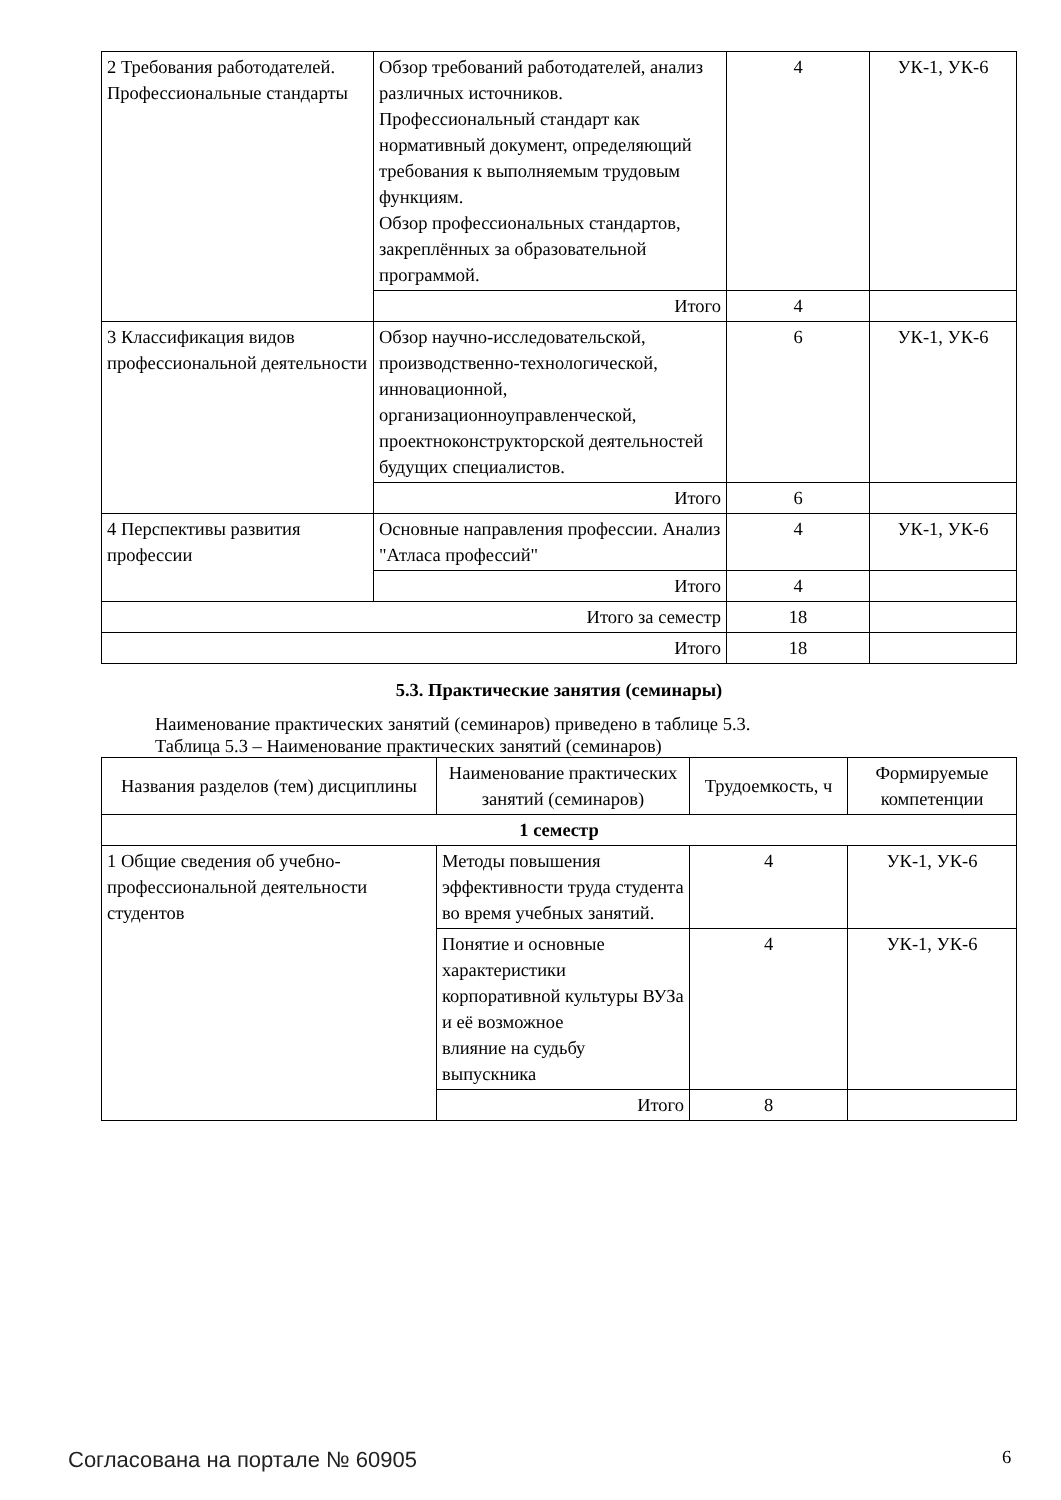| 2 Требования работодателей. Профессиональные стандарты | Обзор требований работодателей, анализ различных источников. Профессиональный стандарт как нормативный документ, определяющий требования к выполняемым трудовым функциям. Обзор профессиональных стандартов, закреплённых за образовательной программой. | 4 | УК-1, УК-6 |
| | Итого | 4 | |
| 3 Классификация видов профессиональной деятельности | Обзор научно-исследовательской, производственно-технологической, инновационной, организационноуправленческой, проектноконструкторской деятельностей будущих специалистов. | 6 | УК-1, УК-6 |
| | Итого | 6 | |
| 4 Перспективы развития профессии | Основные направления профессии. Анализ "Атласа профессий" | 4 | УК-1, УК-6 |
| | Итого | 4 | |
| Итого за семестр | | 18 | |
| Итого | | 18 | |
5.3. Практические занятия (семинары)
Наименование практических занятий (семинаров) приведено в таблице 5.3.
Таблица 5.3 – Наименование практических занятий (семинаров)
| Названия разделов (тем) дисциплины | Наименование практических занятий (семинаров) | Трудоемкость, ч | Формируемые компетенции |
| --- | --- | --- | --- |
| 1 семестр | | | |
| 1 Общие сведения об учебно-профессиональной деятельности студентов | Методы повышения эффективности труда студента во время учебных занятий. | 4 | УК-1, УК-6 |
| | Понятие и основные характеристики корпоративной культуры ВУЗа и её возможное влияние на судьбу выпускника | 4 | УК-1, УК-6 |
| | Итого | 8 | |
Согласована на портале № 60905 6